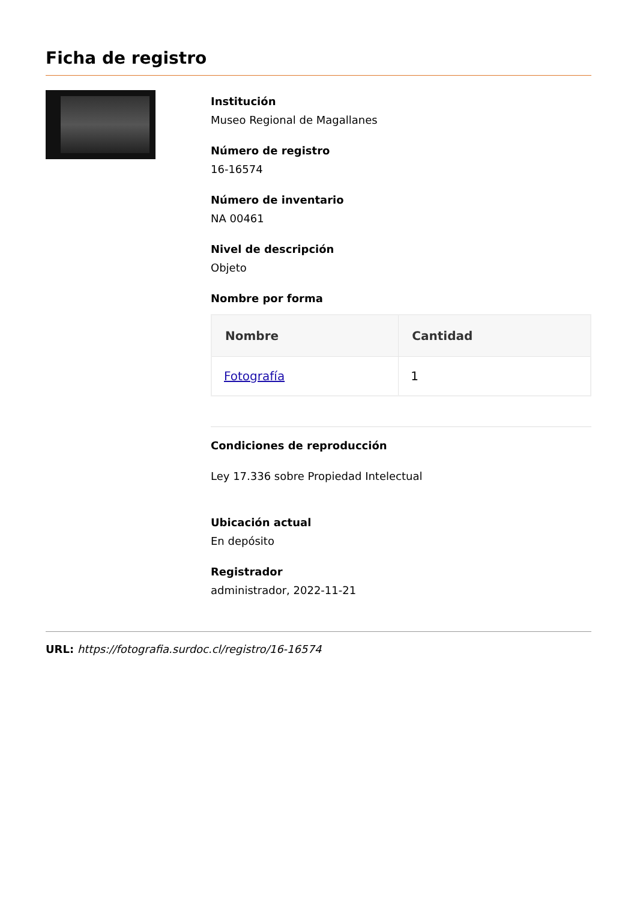Ficha de registro
Institución
Museo Regional de Magallanes
Número de registro
16-16574
Número de inventario
NA 00461
Nivel de descripción
Objeto
Nombre por forma
| Nombre | Cantidad |
| --- | --- |
| Fotografía | 1 |
Condiciones de reproducción
Ley 17.336 sobre Propiedad Intelectual
Ubicación actual
En depósito
Registrador
administrador, 2022-11-21
URL: https://fotografia.surdoc.cl/registro/16-16574